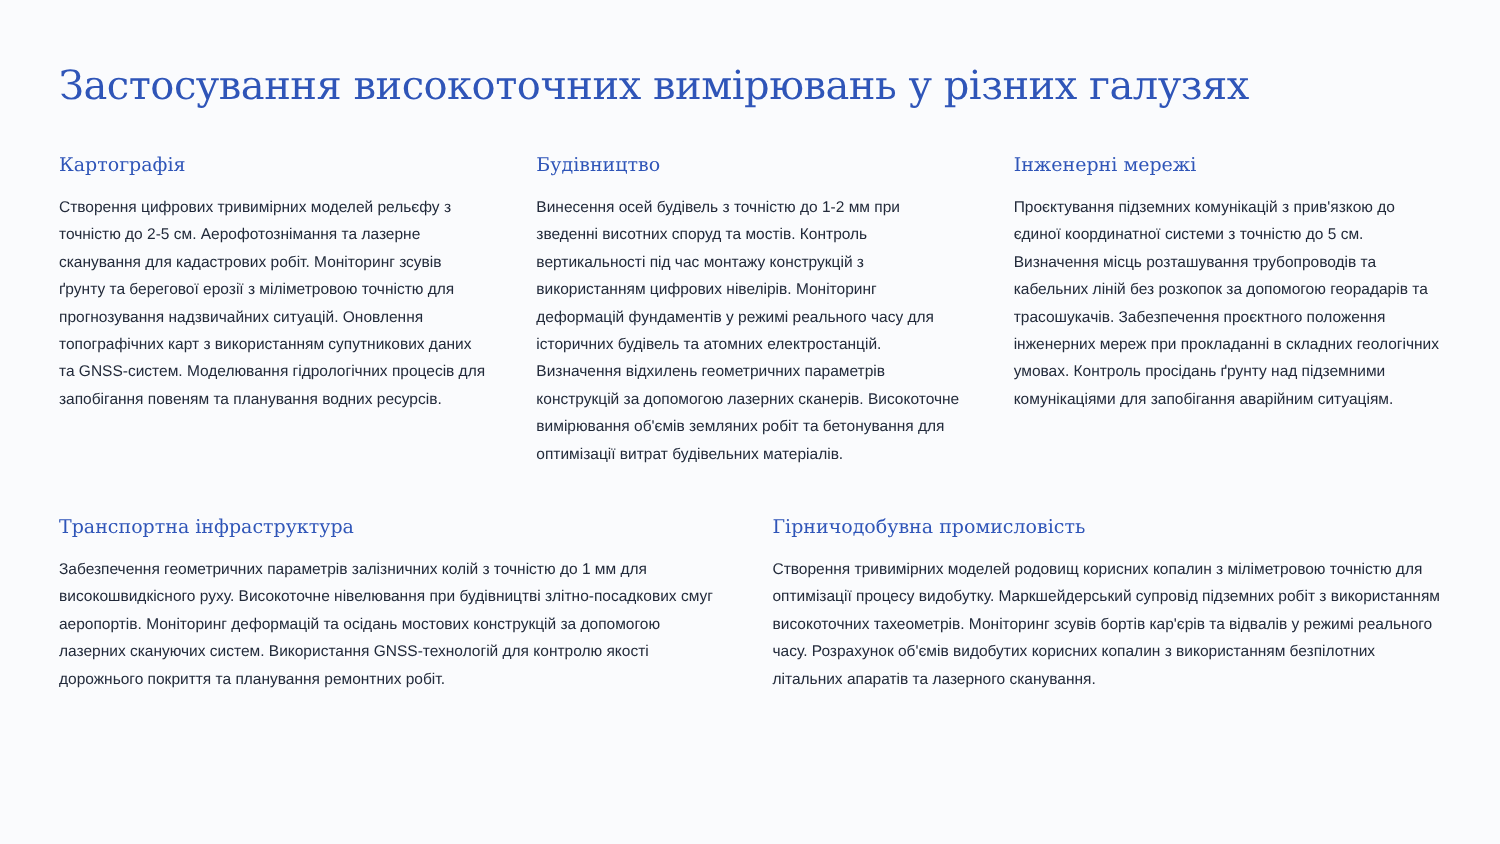Застосування високоточних вимірювань у різних галузях
Картографія
Створення цифрових тривимірних моделей рельєфу з точністю до 2-5 см. Аерофотознімання та лазерне сканування для кадастрових робіт. Моніторинг зсувів ґрунту та берегової ерозії з міліметровою точністю для прогнозування надзвичайних ситуацій. Оновлення топографічних карт з використанням супутникових даних та GNSS-систем. Моделювання гідрологічних процесів для запобігання повеням та планування водних ресурсів.
Будівництво
Винесення осей будівель з точністю до 1-2 мм при зведенні висотних споруд та мостів. Контроль вертикальності під час монтажу конструкцій з використанням цифрових нівелірів. Моніторинг деформацій фундаментів у режимі реального часу для історичних будівель та атомних електростанцій. Визначення відхилень геометричних параметрів конструкцій за допомогою лазерних сканерів. Високоточне вимірювання об'ємів земляних робіт та бетонування для оптимізації витрат будівельних матеріалів.
Інженерні мережі
Проєктування підземних комунікацій з прив'язкою до єдиної координатної системи з точністю до 5 см. Визначення місць розташування трубопроводів та кабельних ліній без розкопок за допомогою георадарів та трасошукачів. Забезпечення проєктного положення інженерних мереж при прокладанні в складних геологічних умовах. Контроль просідань ґрунту над підземними комунікаціями для запобігання аварійним ситуаціям.
Транспортна інфраструктура
Забезпечення геометричних параметрів залізничних колій з точністю до 1 мм для високошвидкісного руху. Високоточне нівелювання при будівництві злітно-посадкових смуг аеропортів. Моніторинг деформацій та осідань мостових конструкцій за допомогою лазерних скануючих систем. Використання GNSS-технологій для контролю якості дорожнього покриття та планування ремонтних робіт.
Гірничодобувна промисловість
Створення тривимірних моделей родовищ корисних копалин з міліметровою точністю для оптимізації процесу видобутку. Маркшейдерський супровід підземних робіт з використанням високоточних тахеометрів. Моніторинг зсувів бортів кар'єрів та відвалів у режимі реального часу. Розрахунок об'ємів видобутих корисних копалин з використанням безпілотних літальних апаратів та лазерного сканування.